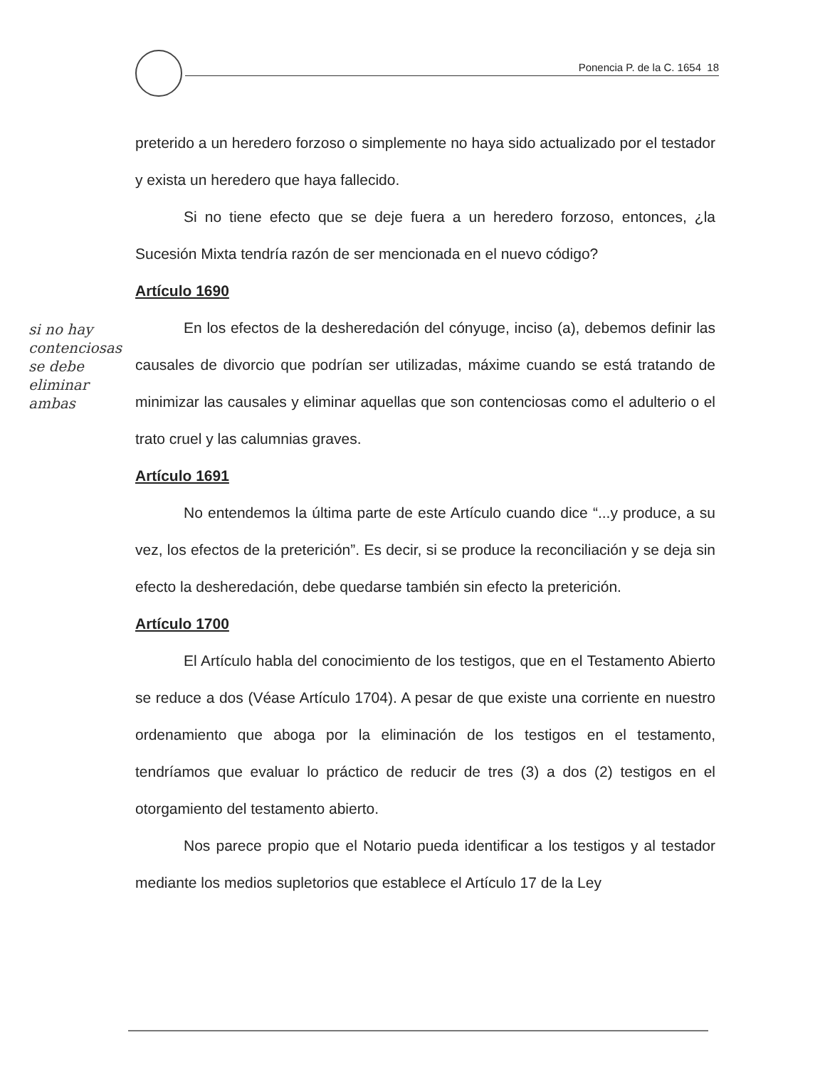Ponencia P. de la C. 1654 18
si no hay contenciosas se debe eliminar ambas
preterido a un heredero forzoso o simplemente no haya sido actualizado por el testador y exista un heredero que haya fallecido.
Si no tiene efecto que se deje fuera a un heredero forzoso, entonces, ¿la Sucesión Mixta tendría razón de ser mencionada en el nuevo código?
Artículo 1690
En los efectos de la desheredación del cónyuge, inciso (a), debemos definir las causales de divorcio que podrían ser utilizadas, máxime cuando se está tratando de minimizar las causales y eliminar aquellas que son contenciosas como el adulterio o el trato cruel y las calumnias graves.
Artículo 1691
No entendemos la última parte de este Artículo cuando dice “...y produce, a su vez, los efectos de la preterición”. Es decir, si se produce la reconciliación y se deja sin efecto la desheredación, debe quedarse también sin efecto la preterición.
Artículo 1700
El Artículo habla del conocimiento de los testigos, que en el Testamento Abierto se reduce a dos (Véase Artículo 1704). A pesar de que existe una corriente en nuestro ordenamiento que aboga por la eliminación de los testigos en el testamento, tendríamos que evaluar lo práctico de reducir de tres (3) a dos (2) testigos en el otorgamiento del testamento abierto.
Nos parece propio que el Notario pueda identificar a los testigos y al testador mediante los medios supletorios que establece el Artículo 17 de la Ley